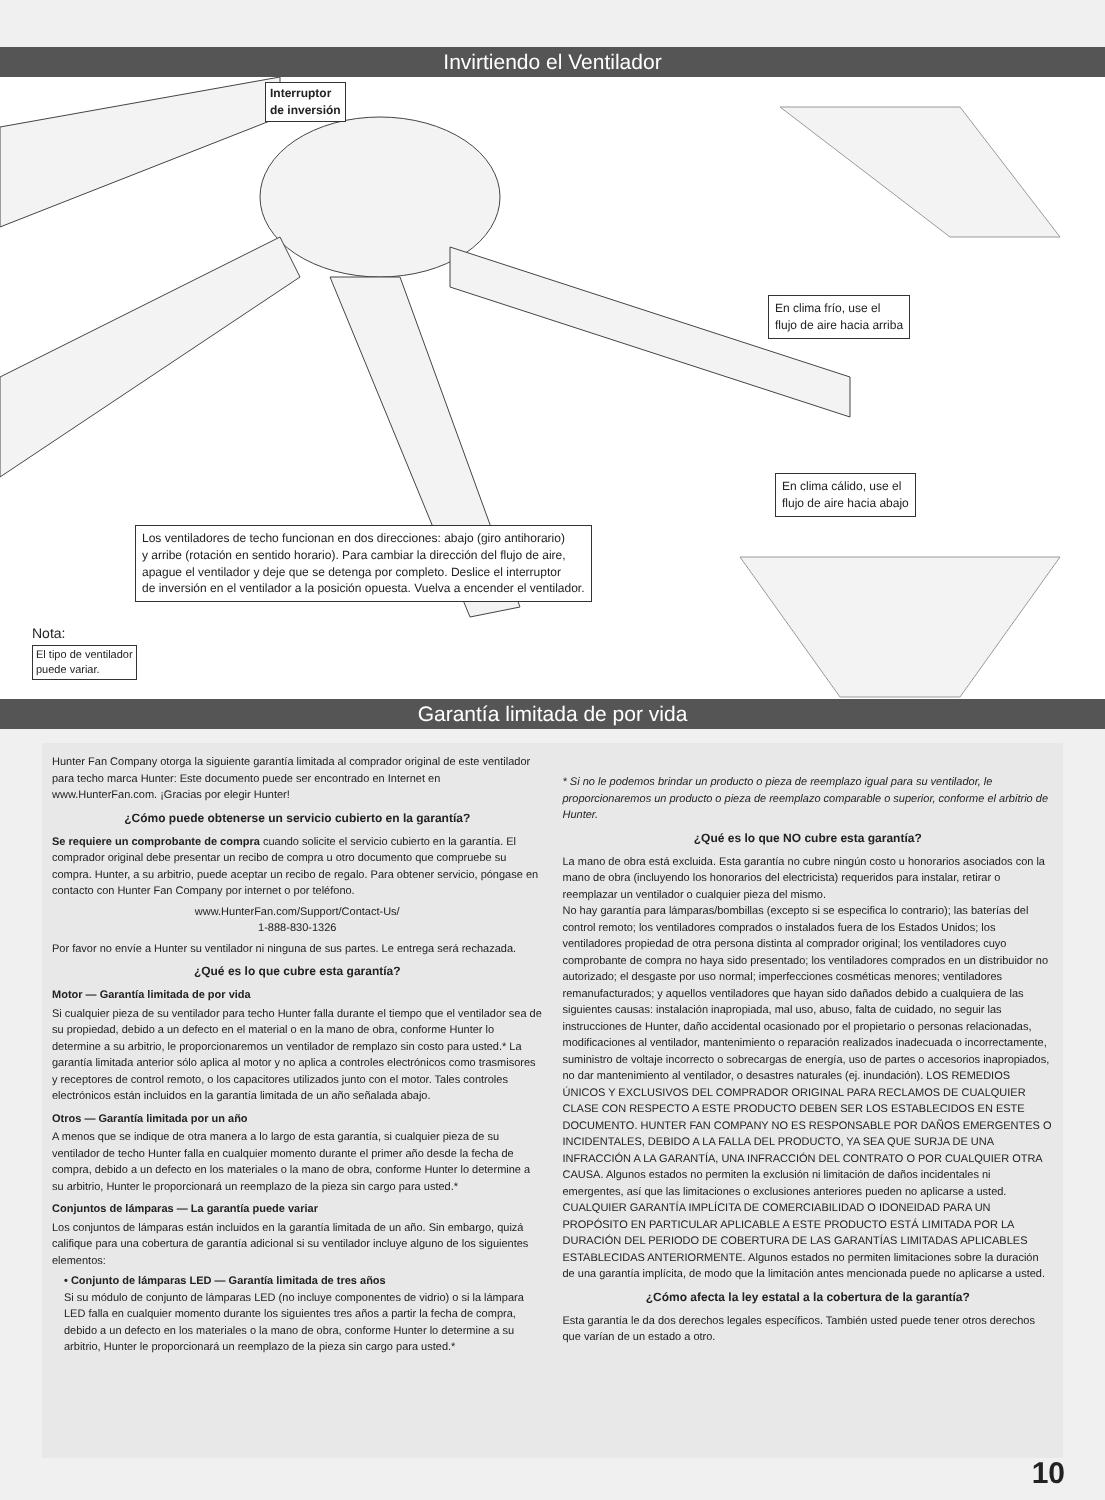Invirtiendo el Ventilador
Interruptor
de inversión
En clima frío, use el
flujo de aire hacia arriba
En clima cálido, use el
flujo de aire hacia abajo
Los ventiladores de techo funcionan en dos direcciones: abajo (giro antihorario)
y arribe (rotación en sentido horario). Para cambiar la dirección del flujo de aire,
apague el ventilador y deje que se detenga por completo. Deslice el interruptor
de inversión en el ventilador a la posición opuesta. Vuelva a encender el ventilador.
Nota:
El tipo de ventilador
puede variar.
Garantía limitada de por vida
Hunter Fan Company otorga la siguiente garantía limitada al comprador original de este ventilador para techo marca Hunter: Este documento puede ser encontrado en Internet en www.HunterFan.com. ¡Gracias por elegir Hunter!
¿Cómo puede obtenerse un servicio cubierto en la garantía?
Se requiere un comprobante de compra cuando solicite el servicio cubierto en la garantía. El comprador original debe presentar un recibo de compra u otro documento que compruebe su compra. Hunter, a su arbitrio, puede aceptar un recibo de regalo. Para obtener servicio, póngase en contacto con Hunter Fan Company por internet o por teléfono.
www.HunterFan.com/Support/Contact-Us/
1-888-830-1326
Por favor no envíe a Hunter su ventilador ni ninguna de sus partes. Le entrega será rechazada.
¿Qué es lo que cubre esta garantía?
Motor — Garantía limitada de por vida
Si cualquier pieza de su ventilador para techo Hunter falla durante el tiempo que el ventilador sea de su propiedad, debido a un defecto en el material o en la mano de obra, conforme Hunter lo determine a su arbitrio, le proporcionaremos un ventilador de remplazo sin costo para usted.* La garantía limitada anterior sólo aplica al motor y no aplica a controles electrónicos como trasmisores y receptores de control remoto, o los capacitores utilizados junto con el motor. Tales controles electrónicos están incluidos en la garantía limitada de un año señalada abajo.
Otros — Garantía limitada por un año
A menos que se indique de otra manera a lo largo de esta garantía, si cualquier pieza de su ventilador de techo Hunter falla en cualquier momento durante el primer año desde la fecha de compra, debido a un defecto en los materiales o la mano de obra, conforme Hunter lo determine a su arbitrio, Hunter le proporcionará un reemplazo de la pieza sin cargo para usted.*
Conjuntos de lámparas — La garantía puede variar
Los conjuntos de lámparas están incluidos en la garantía limitada de un año. Sin embargo, quizá califique para una cobertura de garantía adicional si su ventilador incluye alguno de los siguientes elementos:
• Conjunto de lámparas LED — Garantía limitada de tres años
Si su módulo de conjunto de lámparas LED (no incluye componentes de vidrio) o si la lámpara LED falla en cualquier momento durante los siguientes tres años a partir la fecha de compra, debido a un defecto en los materiales o la mano de obra, conforme Hunter lo determine a su arbitrio, Hunter le proporcionará un reemplazo de la pieza sin cargo para usted.*
* Si no le podemos brindar un producto o pieza de reemplazo igual para su ventilador, le proporcionaremos un producto o pieza de reemplazo comparable o superior, conforme el arbitrio de Hunter.
¿Qué es lo que NO cubre esta garantía?
La mano de obra está excluida. Esta garantía no cubre ningún costo u honorarios asociados con la mano de obra (incluyendo los honorarios del electricista) requeridos para instalar, retirar o reemplazar un ventilador o cualquier pieza del mismo.
No hay garantía para lámparas/bombillas (excepto si se especifica lo contrario); las baterías del control remoto; los ventiladores comprados o instalados fuera de los Estados Unidos; los ventiladores propiedad de otra persona distinta al comprador original; los ventiladores cuyo comprobante de compra no haya sido presentado; los ventiladores comprados en un distribuidor no autorizado; el desgaste por uso normal; imperfecciones cosméticas menores; ventiladores remanufacturados; y aquellos ventiladores que hayan sido dañados debido a cualquiera de las siguientes causas: instalación inapropiada, mal uso, abuso, falta de cuidado, no seguir las instrucciones de Hunter, daño accidental ocasionado por el propietario o personas relacionadas, modificaciones al ventilador, mantenimiento o reparación realizados inadecuada o incorrectamente, suministro de voltaje incorrecto o sobrecargas de energía, uso de partes o accesorios inapropiados, no dar mantenimiento al ventilador, o desastres naturales (ej. inundación). LOS REMEDIOS ÚNICOS Y EXCLUSIVOS DEL COMPRADOR ORIGINAL PARA RECLAMOS DE CUALQUIER CLASE CON RESPECTO A ESTE PRODUCTO DEBEN SER LOS ESTABLECIDOS EN ESTE DOCUMENTO. HUNTER FAN COMPANY NO ES RESPONSABLE POR DAÑOS EMERGENTES O INCIDENTALES, DEBIDO A LA FALLA DEL PRODUCTO, YA SEA QUE SURJA DE UNA INFRACCIÓN A LA GARANTÍA, UNA INFRACCIÓN DEL CONTRATO O POR CUALQUIER OTRA CAUSA. Algunos estados no permiten la exclusión ni limitación de daños incidentales ni emergentes, así que las limitaciones o exclusiones anteriores pueden no aplicarse a usted.
CUALQUIER GARANTÍA IMPLÍCITA DE COMERCIABILIDAD O IDONEIDAD PARA UN PROPÓSITO EN PARTICULAR APLICABLE A ESTE PRODUCTO ESTÁ LIMITADA POR LA DURACIÓN DEL PERIODO DE COBERTURA DE LAS GARANTÍAS LIMITADAS APLICABLES ESTABLECIDAS ANTERIORMENTE. Algunos estados no permiten limitaciones sobre la duración de una garantía implícita, de modo que la limitación antes mencionada puede no aplicarse a usted.
¿Cómo afecta la ley estatal a la cobertura de la garantía?
Esta garantía le da dos derechos legales específicos. También usted puede tener otros derechos que varían de un estado a otro.
10